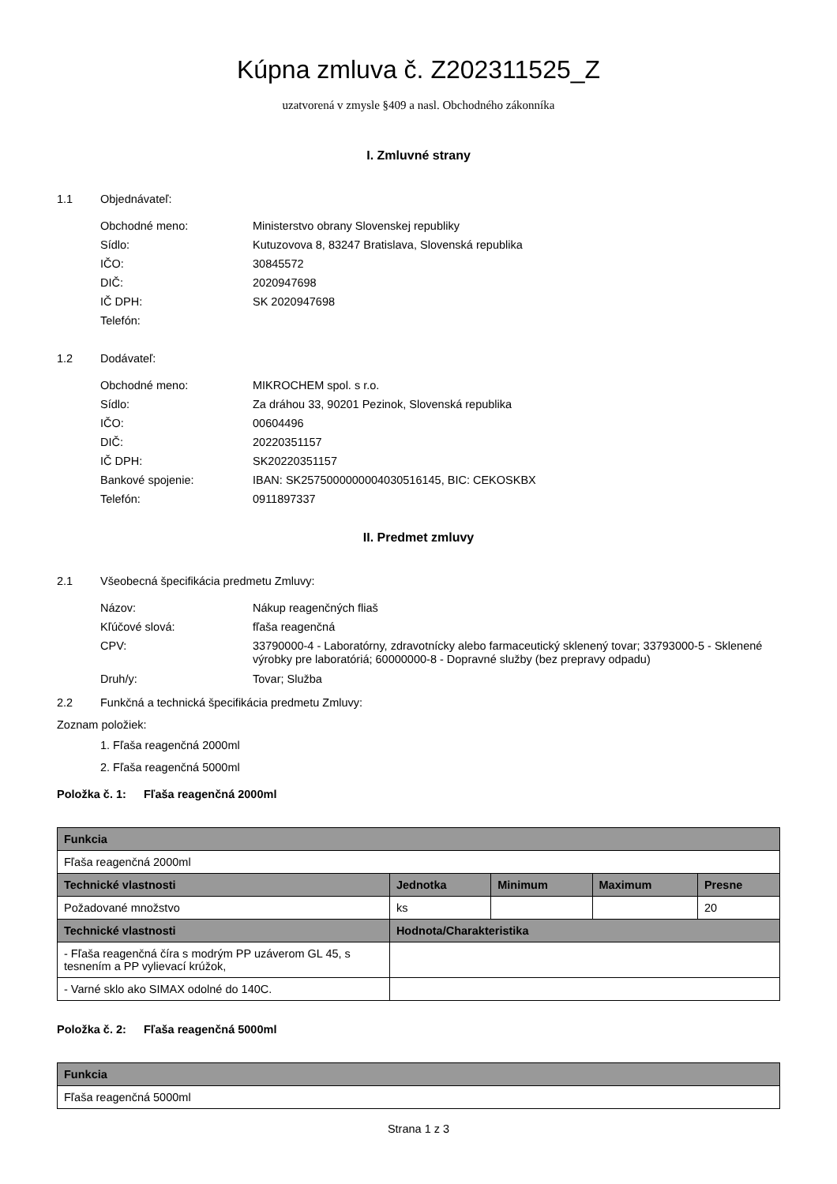Kúpna zmluva č. Z202311525_Z
uzatvorená v zmysle §409 a nasl. Obchodného zákonníka
I. Zmluvné strany
1.1 Objednávateľ:
Obchodné meno: Ministerstvo obrany Slovenskej republiky
Sídlo: Kutuzovova 8, 83247 Bratislava, Slovenská republika
IČO: 30845572
DIČ: 2020947698
IČ DPH: SK 2020947698
Telefón:
1.2 Dodávateľ:
Obchodné meno: MIKROCHEM spol. s r.o.
Sídlo: Za dráhou 33, 90201 Pezinok, Slovenská republika
IČO: 00604496
DIČ: 20220351157
IČ DPH: SK20220351157
Bankové spojenie: IBAN: SK2575000000004030516145, BIC: CEKOSKBX
Telefón: 0911897337
II. Predmet zmluvy
2.1 Všeobecná špecifikácia predmetu Zmluvy:
Názov: Nákup reagenčných fliaš
Kľúčové slová: fľaša reagenčná
CPV: 33790000-4 - Laboratórny, zdravotnícky alebo farmaceutický sklenený tovar; 33793000-5 - Sklenené výrobky pre laboratóriá; 60000000-8 - Dopravné služby (bez prepravy odpadu)
Druh/y: Tovar; Služba
2.2 Funkčná a technická špecifikácia predmetu Zmluvy:
Zoznam položiek:
1. Fľaša reagenčná 2000ml
2. Fľaša reagenčná 5000ml
Položka č. 1: Fľaša reagenčná 2000ml
| Funkcia | | | | |
| --- | --- | --- | --- | --- |
| Fľaša reagenčná 2000ml | | | | |
| Technické vlastnosti | Jednotka | Minimum | Maximum | Presne |
| Požadované množstvo | ks | | | 20 |
| Technické vlastnosti | Hodnota/Charakteristika | | | |
| - Fľaša reagenčná číra s modrým PP uzáverom GL 45, s tesnením a PP vylievací krúžok, | | | | |
| - Varné sklo ako SIMAX odolné do 140C. | | | | |
Položka č. 2: Fľaša reagenčná 5000ml
| Funkcia |
| --- |
| Fľaša reagenčná 5000ml |
Strana 1 z 3